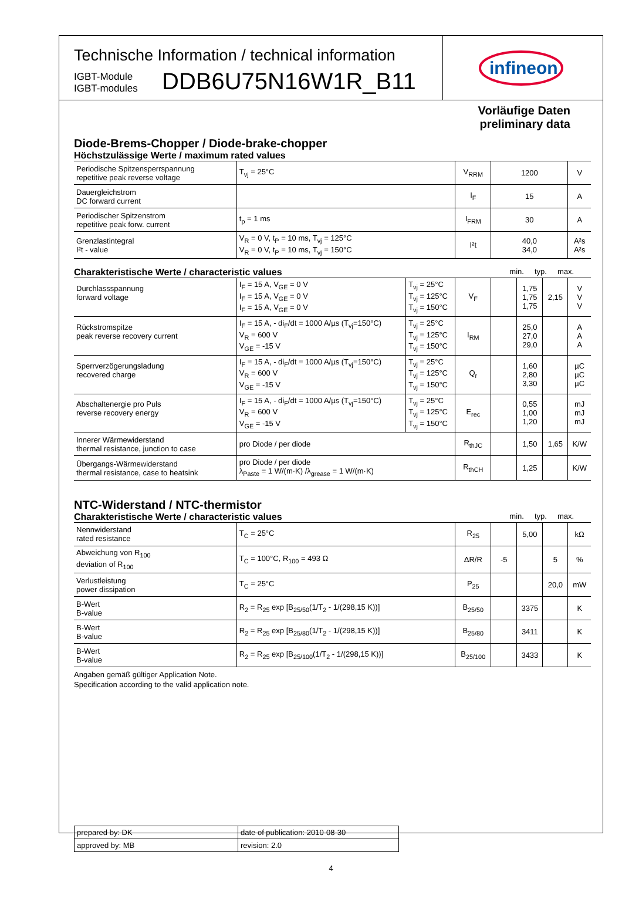Technische Information / technical information
IGBT-Module
IGBT-modules
DDB6U75N16W1R_B11
infineon
Vorläufige Daten
preliminary data
Diode-Brems-Chopper / Diode-brake-chopper
Höchstzulässige Werte / maximum rated values
| Periodische Spitzensperrspannung repetitive peak reverse voltage | T<sub>vj</sub> = 25°C | V<sub>RRM</sub> | 1200 | V |
| Dauergleichstrom DC forward current | | I<sub>F</sub> | 15 | A |
| Periodischer Spitzenstrom repetitive peak forw. current | t<sub>p</sub> = 1 ms | I<sub>FRM</sub> | 30 | A |
| Grenzlastintegral I²t - value | V<sub>R</sub> = 0 V, t<sub>P</sub> = 10 ms, T<sub>vj</sub> = 125°C V<sub>R</sub> = 0 V, t<sub>P</sub> = 10 ms, T<sub>vj</sub> = 150°C | I²t | 40,0 34,0 | A²s A²s |
Charakteristische Werte / characteristic values min. typ. max.
| Durchlassspannung forward voltage | I<sub>F</sub> = 15 A, V<sub>GE</sub> = 0 V I<sub>F</sub> = 15 A, V<sub>GE</sub> = 0 V I<sub>F</sub> = 15 A, V<sub>GE</sub> = 0 V | T<sub>vj</sub> = 25°C T<sub>vj</sub> = 125°C T<sub>vj</sub> = 150°C | V<sub>F</sub> | | 1,75 1,75 1,75 | 2,15 | V V V |
| Rückstromspitze peak reverse recovery current | I<sub>F</sub> = 15 A, - di<sub>F</sub>/dt = 1000 A/µs (T<sub>vj</sub>=150°C) V<sub>R</sub> = 600 V V<sub>GE</sub> = -15 V | T<sub>vj</sub> = 25°C T<sub>vj</sub> = 125°C T<sub>vj</sub> = 150°C | I<sub>RM</sub> | | 25,0 27,0 29,0 | | A A A |
| Sperrverzögerungsladung recovered charge | I<sub>F</sub> = 15 A, - di<sub>F</sub>/dt = 1000 A/µs (T<sub>vj</sub>=150°C) V<sub>R</sub> = 600 V V<sub>GE</sub> = -15 V | T<sub>vj</sub> = 25°C T<sub>vj</sub> = 125°C T<sub>vj</sub> = 150°C | Q<sub>r</sub> | | 1,60 2,80 3,30 | | µC µC µC |
| Abschaltenergie pro Puls reverse recovery energy | I<sub>F</sub> = 15 A, - di<sub>F</sub>/dt = 1000 A/µs (T<sub>vj</sub>=150°C) V<sub>R</sub> = 600 V V<sub>GE</sub> = -15 V | T<sub>vj</sub> = 25°C T<sub>vj</sub> = 125°C T<sub>vj</sub> = 150°C | E<sub>rec</sub> | | 0,55 1,00 1,20 | | mJ mJ mJ |
| Innerer Wärmewiderstand thermal resistance, junction to case | pro Diode / per diode | | R<sub>thJC</sub> | | 1,50 | 1,65 | K/W |
| Übergangs-Wärmewiderstand thermal resistance, case to heatsink | pro Diode / per diode λ<sub>Paste</sub> = 1 W/(m·K) /λ<sub>grease</sub> = 1 W/(m·K) | | R<sub>thCH</sub> | | 1,25 | | K/W |
NTC-Widerstand / NTC-thermistor
Charakteristische Werte / characteristic values min. typ. max.
| Nennwiderstand rated resistance | T<sub>C</sub> = 25°C | R<sub>25</sub> | | 5,00 | | kΩ |
| Abweichung von R<sub>100</sub> deviation of R<sub>100</sub> | T<sub>C</sub> = 100°C, R<sub>100</sub> = 493 Ω | ΔR/R | -5 | | 5 | % |
| Verlustleistung power dissipation | T<sub>C</sub> = 25°C | P<sub>25</sub> | | | 20,0 | mW |
| B-Wert B-value | R<sub>2</sub> = R<sub>25</sub> exp [B<sub>25/50</sub>(1/T<sub>2</sub> - 1/(298,15 K))] | B<sub>25/50</sub> | | 3375 | | K |
| B-Wert B-value | R<sub>2</sub> = R<sub>25</sub> exp [B<sub>25/80</sub>(1/T<sub>2</sub> - 1/(298,15 K))] | B<sub>25/80</sub> | | 3411 | | K |
| B-Wert B-value | R<sub>2</sub> = R<sub>25</sub> exp [B<sub>25/100</sub>(1/T<sub>2</sub> - 1/(298,15 K))] | B<sub>25/100</sub> | | 3433 | | K |
Angaben gemäß gültiger Application Note.
Specification according to the valid application note.
| prepared by: DK | date of publication: 2010-08-30 |
| approved by: MB | revision: 2.0 |
4